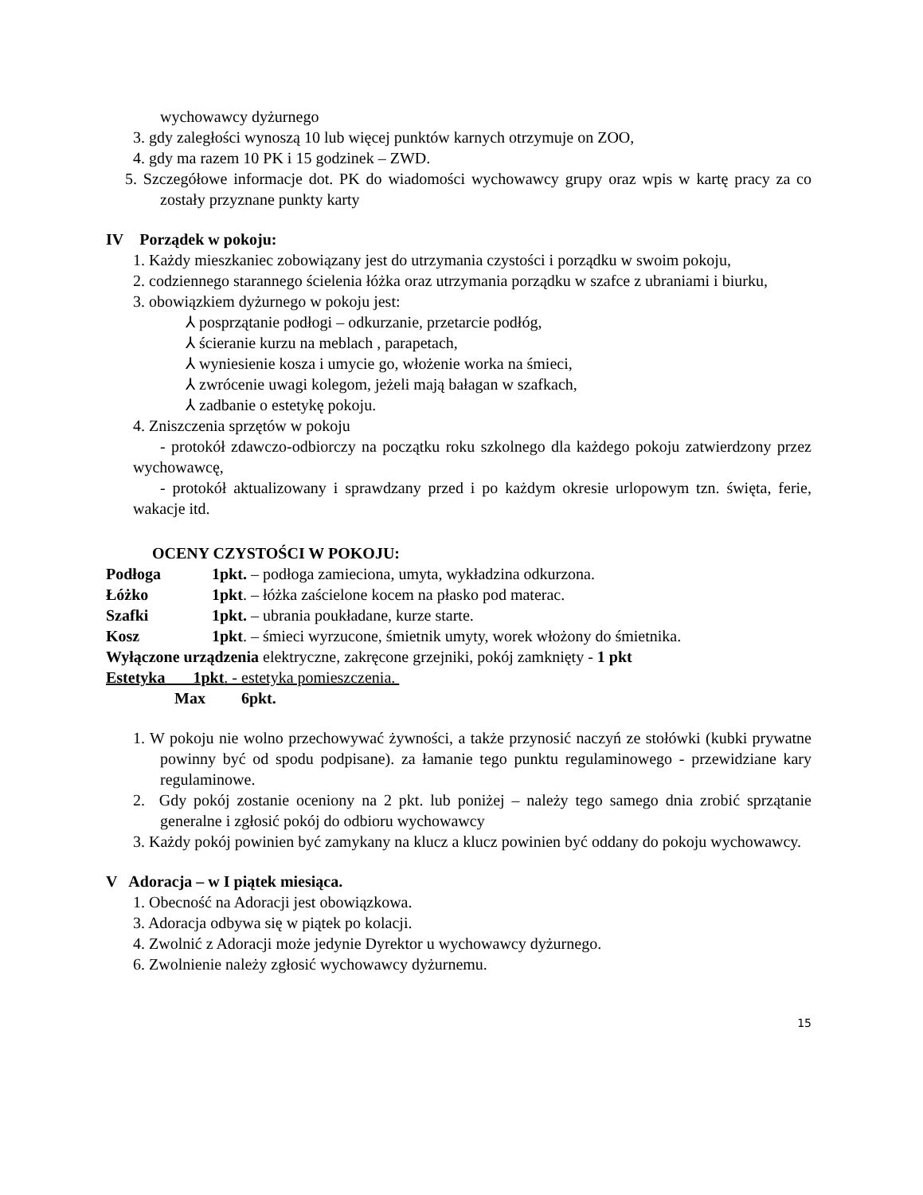wychowawcy dyżurnego
3. gdy zaległości wynoszą 10 lub więcej punktów karnych otrzymuje on ZOO,
4. gdy ma razem 10 PK i 15 godzinek – ZWD.
5. Szczegółowe informacje dot. PK do wiadomości wychowawcy grupy oraz wpis w kartę pracy za co zostały przyznane punkty karty
IV Porządek w pokoju:
1. Każdy mieszkaniec zobowiązany jest do utrzymania czystości i porządku w swoim pokoju,
2. codziennego starannego ścielenia łóżka oraz utrzymania porządku w szafce z ubraniami i biurku,
3. obowiązkiem dyżurnego w pokoju jest:
⅄ posprzątanie podłogi – odkurzanie, przetarcie podłóg,
⅄ ścieranie kurzu na meblach , parapetach,
⅄ wyniesienie kosza i umycie go, włożenie worka na śmieci,
⅄ zwrócenie uwagi kolegom, jeżeli mają bałagan w szafkach,
⅄ zadbanie o estetykę pokoju.
4. Zniszczenia sprzętów w pokoju
- protokół zdawczo-odbiorczy na początku roku szkolnego dla każdego pokoju zatwierdzony przez wychowawcę,
- protokół aktualizowany i sprawdzany przed i po każdym okresie urlopowym tzn. święta, ferie, wakacje itd.
OCENY CZYSTOŚCI W POKOJU:
Podłoga 1pkt. – podłoga zamieciona, umyta, wykładzina odkurzona.
Łóżko 1pkt. – łóżka zaścielone kocem na płasko pod materac.
Szafki 1pkt. – ubrania poukładane, kurze starte.
Kosz 1pkt. – śmieci wyrzucone, śmietnik umyty, worek włożony do śmietnika.
Wyłączone urządzenia elektryczne, zakręcone grzejniki, pokój zamknięty - 1 pkt
Estetyka 1pkt. - estetyka pomieszczenia.
Max 6pkt.
1. W pokoju nie wolno przechowywać żywności, a także przynosić naczyń ze stołówki (kubki prywatne powinny być od spodu podpisane). za łamanie tego punktu regulaminowego - przewidziane kary regulaminowe.
2. Gdy pokój zostanie oceniony na 2 pkt. lub poniżej – należy tego samego dnia zrobić sprzątanie generalne i zgłosić pokój do odbioru wychowawcy
3. Każdy pokój powinien być zamykany na klucz a klucz powinien być oddany do pokoju wychowawcy.
V Adoracja – w I piątek miesiąca.
1. Obecność na Adoracji jest obowiązkowa.
3. Adoracja odbywa się w piątek po kolacji.
4. Zwolnić z Adoracji może jedynie Dyrektor u wychowawcy dyżurnego.
6. Zwolnienie należy zgłosić wychowawcy dyżurnemu.
15